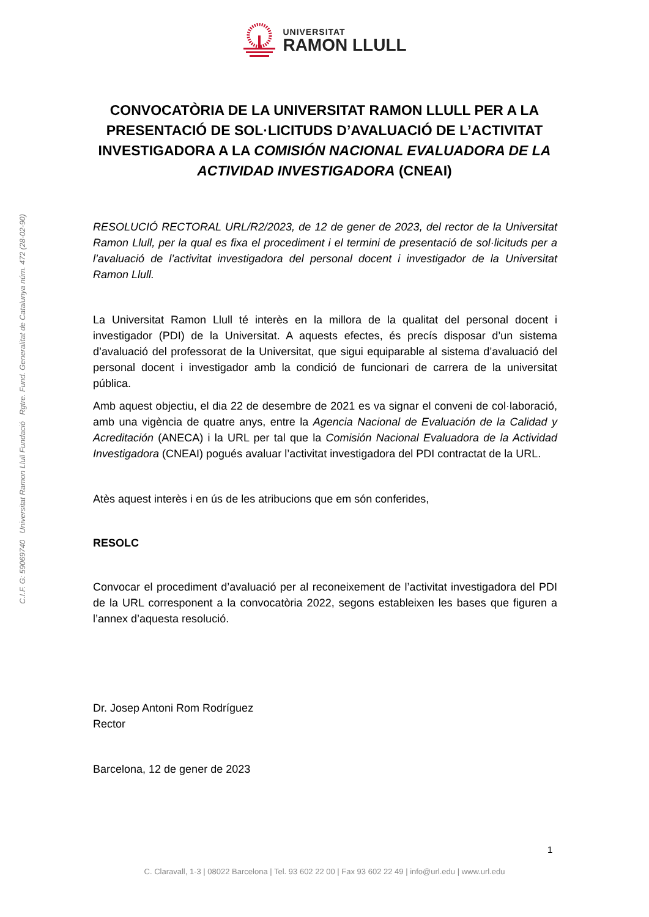C.I.F. G: 59069740 Universitat Ramon Llull Fundació Rgtre. Fund. Generalitat de Catalunya núm. 472 (28-02-90)
UNIVERSITAT
RAMON LLULL
CONVOCATÒRIA DE LA UNIVERSITAT RAMON LLULL PER A LA PRESENTACIÓ DE SOL·LICITUDS D’AVALUACIÓ DE L’ACTIVITAT INVESTIGADORA A LA COMISIÓN NACIONAL EVALUADORA DE LA ACTIVIDAD INVESTIGADORA (CNEAI)
RESOLUCIÓ RECTORAL URL/R2/2023, de 12 de gener de 2023, del rector de la Universitat Ramon Llull, per la qual es fixa el procediment i el termini de presentació de sol·licituds per a l’avaluació de l’activitat investigadora del personal docent i investigador de la Universitat Ramon Llull.
La Universitat Ramon Llull té interès en la millora de la qualitat del personal docent i investigador (PDI) de la Universitat. A aquests efectes, és precís disposar d’un sistema d’avaluació del professorat de la Universitat, que sigui equiparable al sistema d’avaluació del personal docent i investigador amb la condició de funcionari de carrera de la universitat pública.
Amb aquest objectiu, el dia 22 de desembre de 2021 es va signar el conveni de col·laboració, amb una vigència de quatre anys, entre la Agencia Nacional de Evaluación de la Calidad y Acreditación (ANECA) i la URL per tal que la Comisión Nacional Evaluadora de la Actividad Investigadora (CNEAI) pogués avaluar l’activitat investigadora del PDI contractat de la URL.
Atès aquest interès i en ús de les atribucions que em són conferides,
RESOLC
Convocar el procediment d’avaluació per al reconeixement de l’activitat investigadora del PDI de la URL corresponent a la convocatòria 2022, segons estableixen les bases que figuren a l’annex d’aquesta resolució.
Dr. Josep Antoni Rom Rodríguez
Rector
Barcelona, 12 de gener de 2023
1
C. Claravall, 1-3 | 08022 Barcelona | Tel. 93 602 22 00 | Fax 93 602 22 49 | info@url.edu | www.url.edu